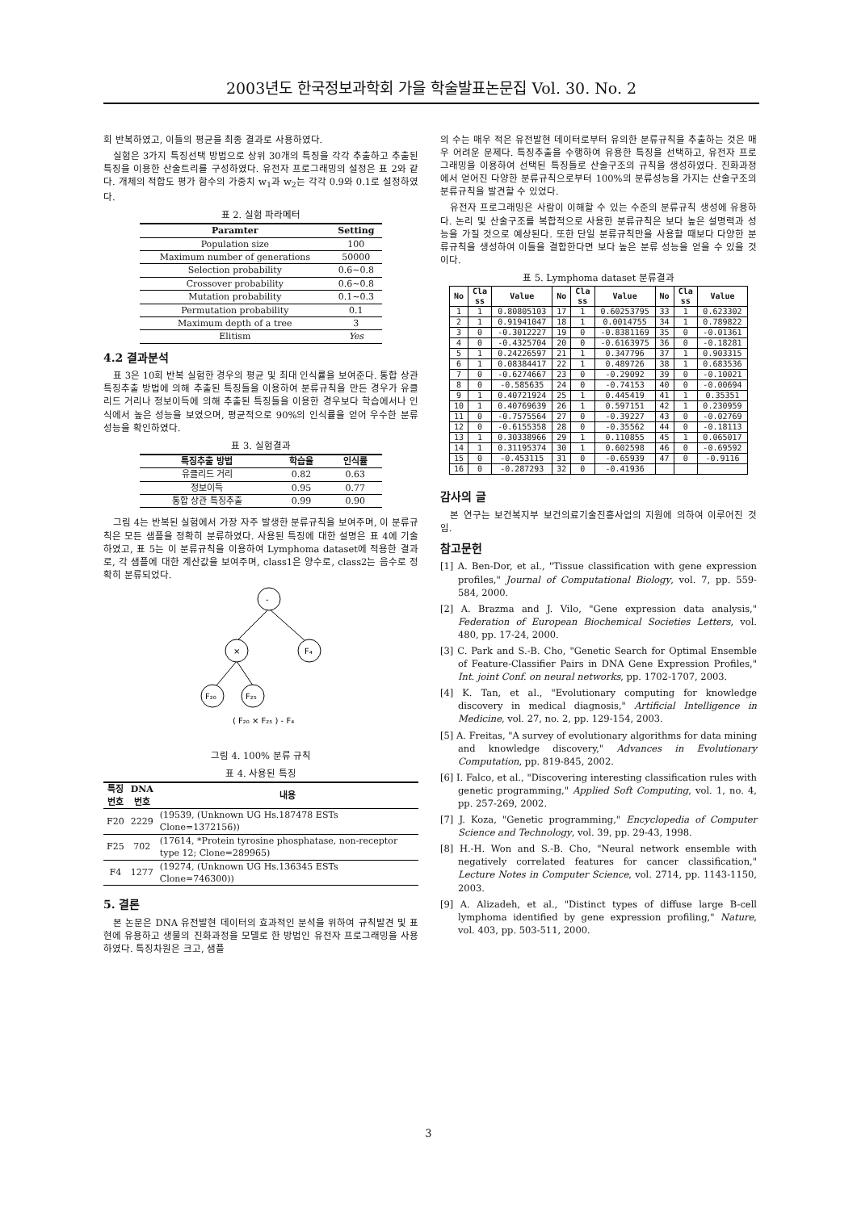2003년도 한국정보과학회 가을 학술발표논문집 Vol. 30. No. 2
회 반복하였고, 이들의 평균을 최종 결과로 사용하였다.
실험은 3가지 특징선택 방법으로 상위 30개의 특징을 각각 추출하고 추출된 특징을 이용한 산술트리를 구성하였다. 유전자 프로그래밍의 설정은 표 2와 같다. 개체의 적합도 평가 함수의 가중치 w<sub>1</sub>과 w<sub>2</sub>는 각각 0.9와 0.1로 설정하였다.
표 2. 실험 파라메터
| Paramter | Setting |
| --- | --- |
| Population size | 100 |
| Maximum number of generations | 50000 |
| Selection probability | 0.6~0.8 |
| Crossover probability | 0.6~0.8 |
| Mutation probability | 0.1~0.3 |
| Permutation probability | 0.1 |
| Maximum depth of a tree | 3 |
| Elitism | Yes |
4.2 결과분석
표 3은 10회 반복 실험한 경우의 평균 및 최대 인식률을 보여준다. 통합 상관 특징추출 방법에 의해 추출된 특징들을 이용하여 분류규칙을 만든 경우가 유클리드 거리나 정보이득에 의해 추출된 특징들을 이용한 경우보다 학습에서나 인식에서 높은 성능을 보였으며, 평균적으로 90%의 인식률을 얻어 우수한 분류성능을 확인하였다.
표 3. 실험결과
| 특징추출 방법 | 학습율 | 인식률 |
| --- | --- | --- |
| 유클리드 거리 | 0.82 | 0.63 |
| 정보이득 | 0.95 | 0.77 |
| 통합 상관 특징추출 | 0.99 | 0.90 |
그림 4는 반복된 실험에서 가장 자주 발생한 분류규칙을 보여주며, 이 분류규칙은 모든 샘플을 정확히 분류하였다. 사용된 특징에 대한 설명은 표 4에 기술하였고, 표 5는 이 분류규칙을 이용하여 Lymphoma dataset에 적용한 결과로, 각 샘플에 대한 계산값을 보여주며, class1은 양수로, class2는 음수로 정확히 분류되었다.
-
×
F₄
F₂₀
F₂₅
( F₂₀ × F₂₅ ) - F₄
그림 4. 100% 분류 규칙
표 4. 사용된 특징
| 특징 번호 | DNA 번호 | 내용 |
| --- | --- | --- |
| F20 | 2229 | (19539, (Unknown UG Hs.187478 ESTs Clone=1372156)) |
| F25 | 702 | (17614, *Protein tyrosine phosphatase, non-receptor type 12; Clone=289965) |
| F4 | 1277 | (19274, (Unknown UG Hs.136345 ESTs Clone=746300)) |
5. 결론
본 논문은 DNA 유전발현 데이터의 효과적인 분석을 위하여 규칙발견 및 표현에 유용하고 생물의 진화과정을 모델로 한 방법인 유전자 프로그래밍을 사용하였다. 특징차원은 크고, 샘플
의 수는 매우 적은 유전발현 데이터로부터 유의한 분류규칙을 추출하는 것은 매우 어려운 문제다. 특징추출을 수행하여 유용한 특징을 선택하고, 유전자 프로그래밍을 이용하여 선택된 특징들로 산술구조의 규칙을 생성하였다. 진화과정에서 얻어진 다양한 분류규칙으로부터 100%의 분류성능을 가지는 산술구조의 분류규칙을 발견할 수 있었다.
유전자 프로그래밍은 사람이 이해할 수 있는 수준의 분류규칙 생성에 유용하다. 논리 및 산술구조를 복합적으로 사용한 분류규칙은 보다 높은 설명력과 성능을 가질 것으로 예상된다. 또한 단일 분류규칙만을 사용할 때보다 다양한 분류규칙을 생성하여 이들을 결합한다면 보다 높은 분류 성능을 얻을 수 있을 것이다.
표 5. Lymphoma dataset 분류결과
| No | Cla ss | Value | No | Cla ss | Value | No | Cla ss | Value |
| --- | --- | --- | --- | --- | --- | --- | --- | --- |
| 1 | 1 | 0.80805103 | 17 | 1 | 0.60253795 | 33 | 1 | 0.623302 |
| 2 | 1 | 0.91941047 | 18 | 1 | 0.0014755 | 34 | 1 | 0.789822 |
| 3 | 0 | -0.3012227 | 19 | 0 | -0.8381169 | 35 | 0 | -0.01361 |
| 4 | 0 | -0.4325704 | 20 | 0 | -0.6163975 | 36 | 0 | -0.18281 |
| 5 | 1 | 0.24226597 | 21 | 1 | 0.347796 | 37 | 1 | 0.903315 |
| 6 | 1 | 0.08384417 | 22 | 1 | 0.489726 | 38 | 1 | 0.683536 |
| 7 | 0 | -0.6274667 | 23 | 0 | -0.29092 | 39 | 0 | -0.10021 |
| 8 | 0 | -0.585635 | 24 | 0 | -0.74153 | 40 | 0 | -0.00694 |
| 9 | 1 | 0.40721924 | 25 | 1 | 0.445419 | 41 | 1 | 0.35351 |
| 10 | 1 | 0.40769639 | 26 | 1 | 0.597151 | 42 | 1 | 0.230959 |
| 11 | 0 | -0.7575564 | 27 | 0 | -0.39227 | 43 | 0 | -0.02769 |
| 12 | 0 | -0.6155358 | 28 | 0 | -0.35562 | 44 | 0 | -0.18113 |
| 13 | 1 | 0.30338966 | 29 | 1 | 0.110855 | 45 | 1 | 0.065017 |
| 14 | 1 | 0.31195374 | 30 | 1 | 0.602598 | 46 | 0 | -0.69592 |
| 15 | 0 | -0.453115 | 31 | 0 | -0.65939 | 47 | 0 | -0.9116 |
| 16 | 0 | -0.287293 | 32 | 0 | -0.41936 | | | |
감사의 글
본 연구는 보건복지부 보건의료기술진흥사업의 지원에 의하여 이루어진 것임.
참고문헌
[1] A. Ben-Dor, et al., "Tissue classification with gene expression profiles," Journal of Computational Biology, vol. 7, pp. 559-584, 2000.
[2] A. Brazma and J. Vilo, "Gene expression data analysis," Federation of European Biochemical Societies Letters, vol. 480, pp. 17-24, 2000.
[3] C. Park and S.-B. Cho, "Genetic Search for Optimal Ensemble of Feature-Classifier Pairs in DNA Gene Expression Profiles," Int. joint Conf. on neural networks, pp. 1702-1707, 2003.
[4] K. Tan, et al., "Evolutionary computing for knowledge discovery in medical diagnosis," Artificial Intelligence in Medicine, vol. 27, no. 2, pp. 129-154, 2003.
[5] A. Freitas, "A survey of evolutionary algorithms for data mining and knowledge discovery," Advances in Evolutionary Computation, pp. 819-845, 2002.
[6] I. Falco, et al., "Discovering interesting classification rules with genetic programming," Applied Soft Computing, vol. 1, no. 4, pp. 257-269, 2002.
[7] J. Koza, "Genetic programming," Encyclopedia of Computer Science and Technology, vol. 39, pp. 29-43, 1998.
[8] H.-H. Won and S.-B. Cho, "Neural network ensemble with negatively correlated features for cancer classification," Lecture Notes in Computer Science, vol. 2714, pp. 1143-1150, 2003.
[9] A. Alizadeh, et al., "Distinct types of diffuse large B-cell lymphoma identified by gene expression profiling," Nature, vol. 403, pp. 503-511, 2000.
3